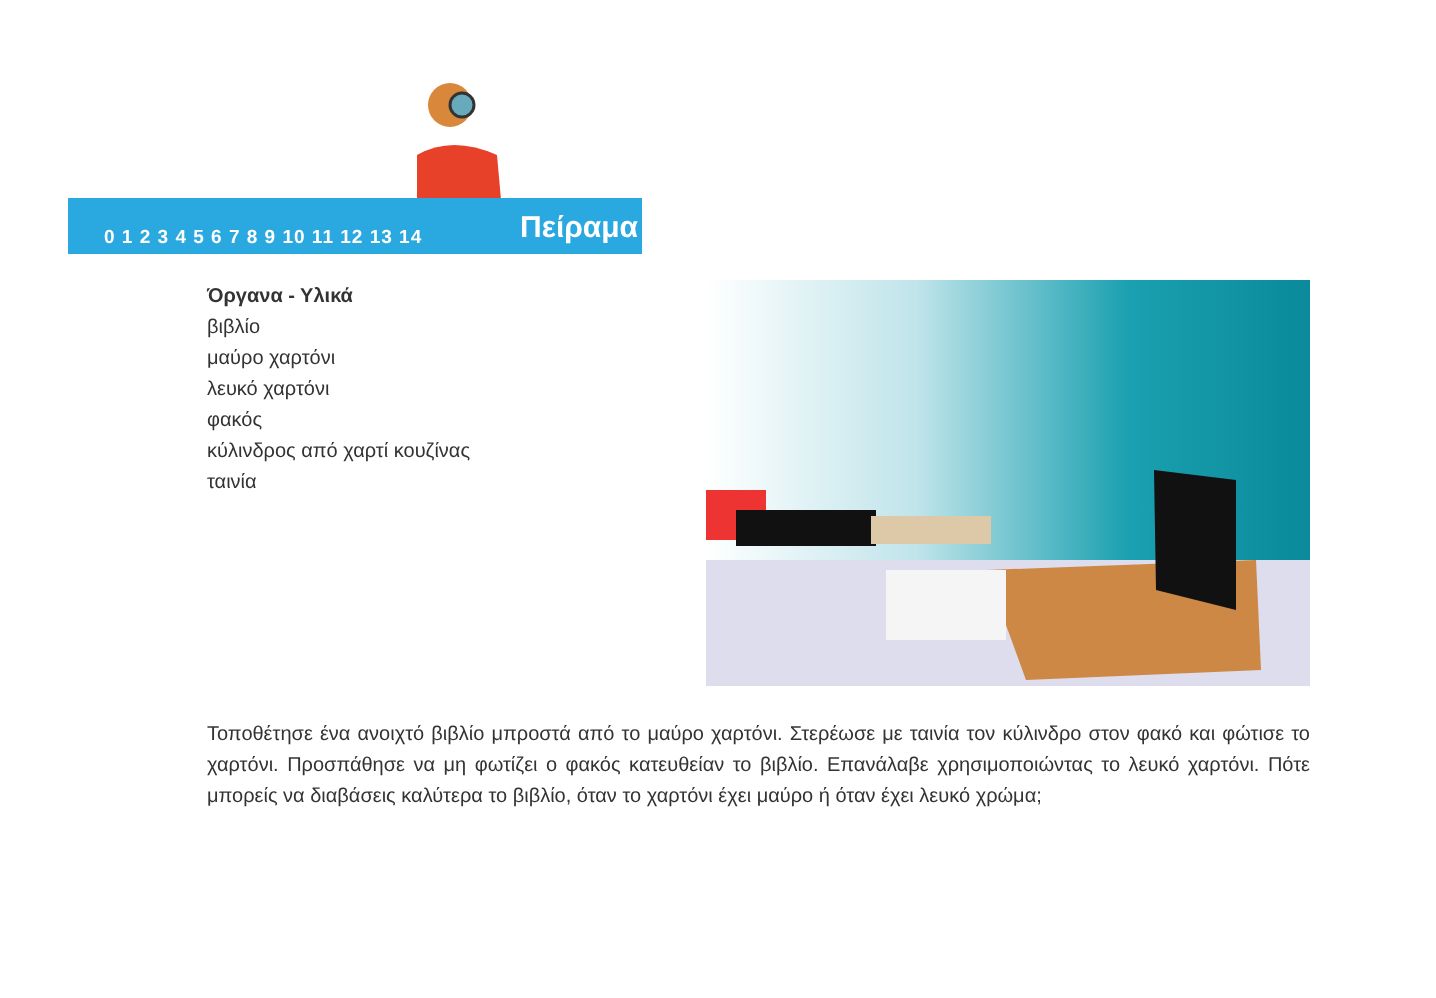0 1 2 3 4 5 6 7 8 9 10 11 12 13 14
Πείραμα
Όργανα - Υλικά
βιβλίο
μαύρο χαρτόνι
λευκό χαρτόνι
φακός
κύλινδρος από χαρτί κουζίνας
ταινία
Τοποθέτησε ένα ανοιχτό βιβλίο μπροστά από το μαύρο χαρτόνι. Στερέωσε με ταινία τον κύλινδρο στον φακό και φώτισε το χαρτόνι. Προσπάθησε να μη φωτίζει ο φακός κατευθείαν το βιβλίο. Επανάλαβε χρησιμοποιώντας το λευκό χαρτόνι. Πότε μπορείς να διαβάσεις καλύτερα το βιβλίο, όταν το χαρτόνι έχει μαύρο ή όταν έχει λευκό χρώμα;